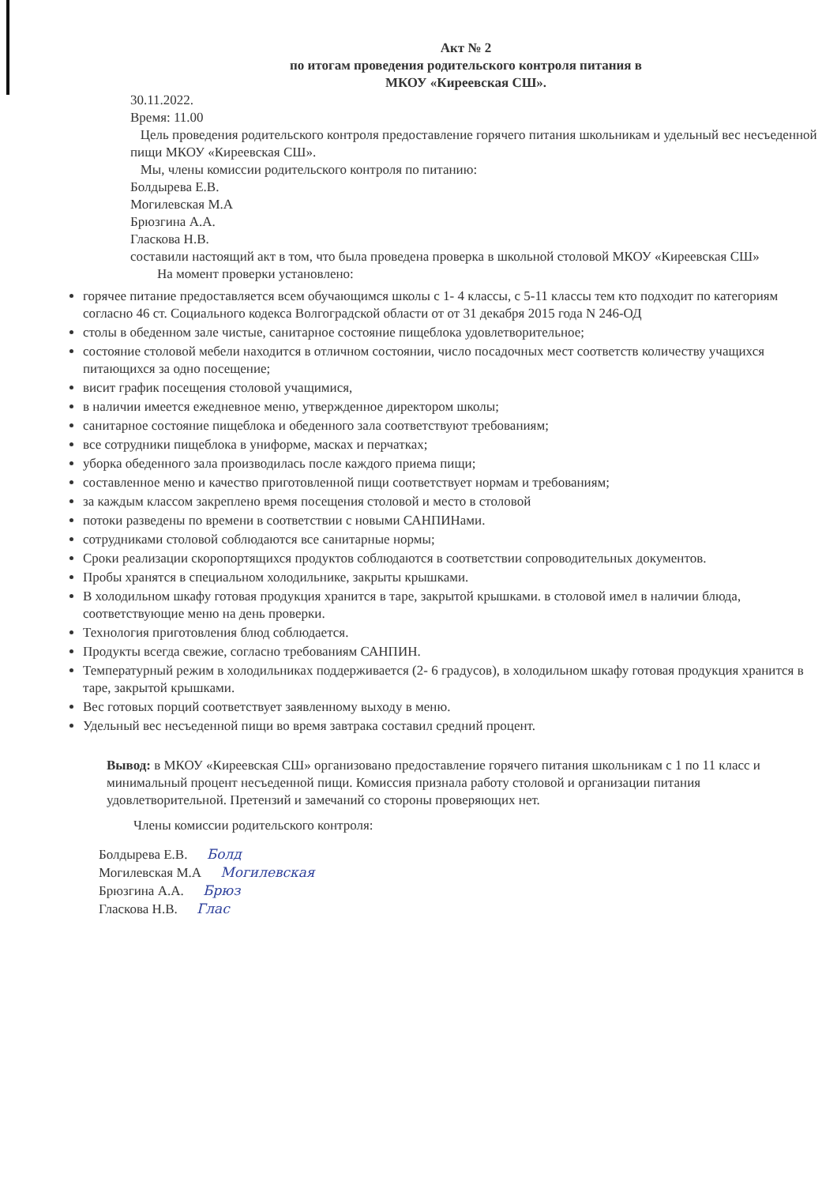Акт № 2
по итогам проведения родительского контроля питания в
МКОУ «Киреевская СШ».
30.11.2022.
Время: 11.00
Цель проведения родительского контроля предоставление горячего питания школьникам и удельный вес несъеденной пищи МКОУ «Киреевская СШ».
Мы, члены комиссии родительского контроля по питанию:
Болдырева Е.В.
Могилевская М.А
Брюзгина А.А.
Гласкова Н.В.
составили настоящий акт в том, что была проведена проверка в школьной столовой МКОУ «Киреевская СШ»
На момент проверки установлено:
горячее питание предоставляется всем обучающимся школы с 1- 4 классы, с 5-11 классы тем кто подходит по категориям согласно 46 ст. Социального кодекса Волгоградской области от от 31 декабря 2015 года N 246-ОД
столы в обеденном зале чистые, санитарное состояние пищеблока удовлетворительное;
состояние столовой мебели находится в отличном состоянии, число посадочных мест соответств количеству учащихся питающихся за одно посещение;
висит график посещения столовой учащимися,
в наличии имеется ежедневное меню, утвержденное директором школы;
санитарное состояние пищеблока и обеденного зала соответствуют требованиям;
все сотрудники пищеблока в униформе, масках и перчатках;
уборка обеденного зала производилась после каждого приема пищи;
составленное меню и качество приготовленной пищи соответствует нормам и требованиям;
за каждым классом закреплено время посещения столовой и место в столовой
потоки разведены по времени в соответствии с новыми САНПИНами.
сотрудниками столовой соблюдаются все санитарные нормы;
Сроки реализации скоропортящихся продуктов соблюдаются в соответствии сопроводительных документов.
Пробы хранятся в специальном холодильнике, закрыты крышками.
В холодильном шкафу готовая продукция хранится в таре, закрытой крышками. в столовой имел в наличии блюда, соответствующие меню на день проверки.
Технология приготовления блюд соблюдается.
Продукты всегда свежие, согласно требованиям САНПИН.
Температурный режим в холодильниках поддерживается (2- 6 градусов), в холодильном шкафу готовая продукция хранится в таре, закрытой крышками.
Вес готовых порций соответствует заявленному выходу в меню.
Удельный вес несъеденной пищи во время завтрака составил средний процент.
Вывод: в МКОУ «Киреевская СШ» организовано предоставление горячего питания школьникам с 1 по 11 класс и минимальный процент несъеденной пищи. Комиссия признала работу столовой и организации питания удовлетворительной. Претензий и замечаний со стороны проверяющих нет.
Члены комиссии родительского контроля:
Болдырева Е.В. Болд
Могилевская М.А Могилевская
Брюзгина А.А. Брюз
Гласкова Н.В. Глас